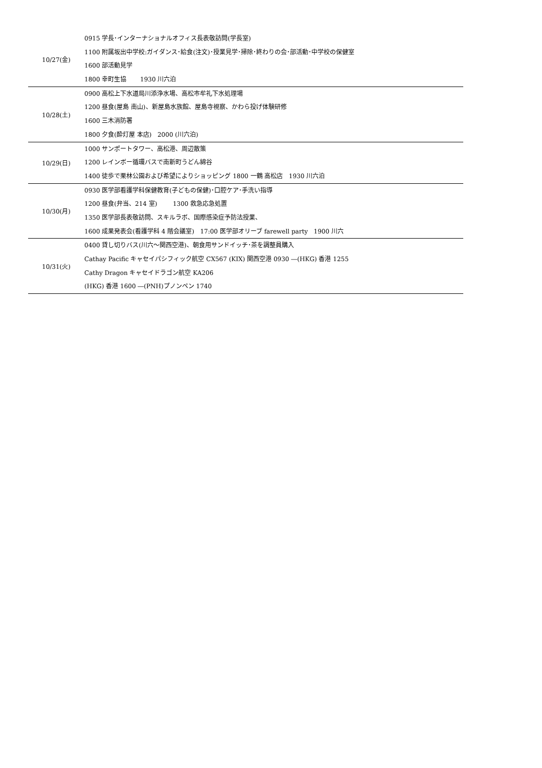| 10/27(金) | 0915 学長･インターナショナルオフィス長表敬訪問(学長室) 1100 附属坂出中学校:ガイダンス･給食(注文)･授業見学･掃除･終わりの会･部活動･中学校の保健室 1600 部活動見学 1800 幸町生協 1930 川六泊 |
| 10/28(土) | 0900 高松上下水道局川添浄水場、高松市牟礼下水処理場 1200 昼食(屋島 南山)、新屋島水族館、屋島寺視察、かわら投げ体験研修 1600 三木消防署 1800 夕食(酔灯屋 本店) 2000 (川六泊) |
| 10/29(日) | 1000 サンポートタワー、高松港、周辺散策 1200 レインボー循環バスで南新町うどん綿谷 1400 徒歩で栗林公園および希望によりショッピング 1800 一鶴 高松店 1930 川六泊 |
| 10/30(月) | 0930 医学部看護学科保健教育(子どもの保健)･口腔ケア･手洗い指導 1200 昼食(弁当、214 室) 1300 救急応急処置 1350 医学部長表敬訪問、スキルラボ、国際感染症予防法授業、 1600 成果発表会(看護学科 4 階会議室) 17:00 医学部オリーブ farewell party 1900 川六 |
| 10/31(火) | 0400 貸し切りバス(川六～関西空港)、朝食用サンドイッチ･茶を調整員購入 Cathay Pacific キャセイパシフィック航空 CX567 (KIX) 関西空港 0930 ―(HKG) 香港 1255 Cathy Dragon キャセイドラゴン航空 KA206 (HKG) 香港 1600 ―(PNH)プノンペン 1740 |